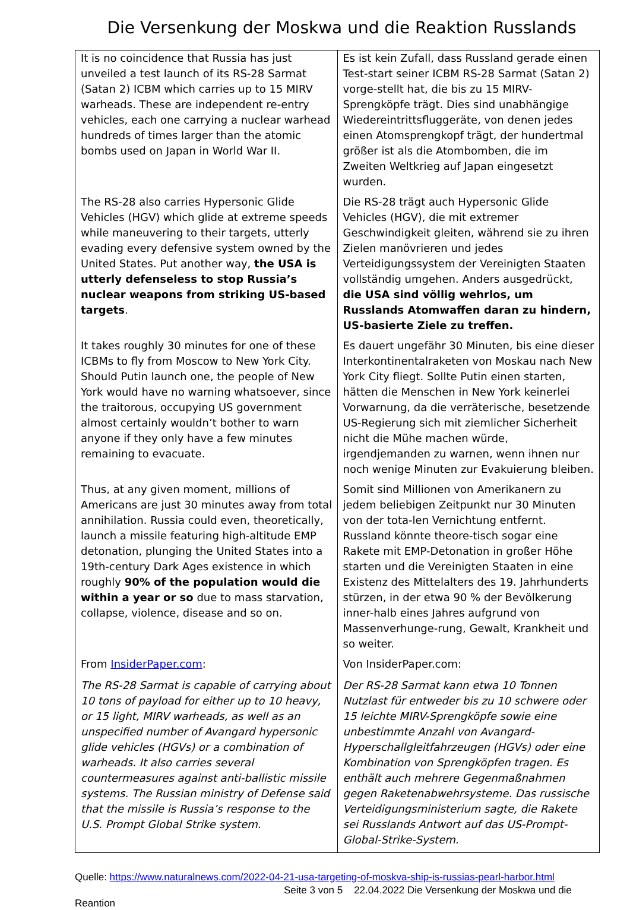Die Versenkung der Moskwa und die Reaktion Russlands
| It is no coincidence that Russia has just unveiled a test launch of its RS-28 Sarmat (Satan 2) ICBM which carries up to 15 MIRV warheads. These are independent re-entry vehicles, each one carrying a nuclear warhead hundreds of times larger than the atomic bombs used on Japan in World War II. | Es ist kein Zufall, dass Russland gerade einen Test-start seiner ICBM RS-28 Sarmat (Satan 2) vorge-stellt hat, die bis zu 15 MIRV-Sprengköpfe trägt. Dies sind unabhängige Wiedereintrittsfluggeräte, von denen jedes einen Atomsprengkopf trägt, der hundertmal größer ist als die Atombomben, die im Zweiten Weltkrieg auf Japan eingesetzt wurden. |
| The RS-28 also carries Hypersonic Glide Vehicles (HGV) which glide at extreme speeds while maneuvering to their targets, utterly evading every defensive system owned by the United States. Put another way, the USA is utterly defenseless to stop Russia’s nuclear weapons from striking US-based targets . | Die RS-28 trägt auch Hypersonic Glide Vehicles (HGV), die mit extremer Geschwindigkeit gleiten, während sie zu ihren Zielen manövrieren und jedes Verteidigungssystem der Vereinigten Staaten vollständig umgehen. Anders ausgedrückt, die USA sind völlig wehrlos, um Russlands Atomwaffen daran zu hindern, US-basierte Ziele zu treffen. |
| It takes roughly 30 minutes for one of these ICBMs to fly from Moscow to New York City. Should Putin launch one, the people of New York would have no warning whatsoever, since the traitorous, occupying US government almost certainly wouldn’t bother to warn anyone if they only have a few minutes remaining to evacuate. | Es dauert ungefähr 30 Minuten, bis eine dieser Interkontinentalraketen von Moskau nach New York City fliegt. Sollte Putin einen starten, hätten die Menschen in New York keinerlei Vorwarnung, da die verräterische, besetzende US-Regierung sich mit ziemlicher Sicherheit nicht die Mühe machen würde, irgendjemanden zu warnen, wenn ihnen nur noch wenige Minuten zur Evakuierung bleiben. |
| Thus, at any given moment, millions of Americans are just 30 minutes away from total annihilation. Russia could even, theoretically, launch a missile featuring high-altitude EMP detonation, plunging the United States into a 19th-century Dark Ages existence in which roughly 90% of the population would die within a year or so due to mass starvation, collapse, violence, disease and so on. | Somit sind Millionen von Amerikanern zu jedem beliebigen Zeitpunkt nur 30 Minuten von der tota-len Vernichtung entfernt. Russland könnte theore-tisch sogar eine Rakete mit EMP-Detonation in großer Höhe starten und die Vereinigten Staaten in eine Existenz des Mittelalters des 19. Jahrhunderts stürzen, in der etwa 90 % der Bevölkerung inner-halb eines Jahres aufgrund von Massenverhunge-rung, Gewalt, Krankheit und so weiter. |
| From InsiderPaper.com : The RS-28 Sarmat is capable of carrying about 10 tons of payload for either up to 10 heavy, or 15 light, MIRV warheads, as well as an unspecified number of Avangard hypersonic glide vehicles (HGVs) or a combination of warheads. It also carries several countermeasures against anti-ballistic missile systems. The Russian ministry of Defense said that the missile is Russia’s response to the U.S. Prompt Global Strike system. | Von InsiderPaper.com: Der RS-28 Sarmat kann etwa 10 Tonnen Nutzlast für entweder bis zu 10 schwere oder 15 leichte MIRV-Sprengköpfe sowie eine unbestimmte Anzahl von Avangard-Hyperschallgleitfahrzeugen (HGVs) oder eine Kombination von Sprengköpfen tragen. Es enthält auch mehrere Gegenmaßnahmen gegen Raketenabwehrsysteme. Das russische Verteidigungsministerium sagte, die Rakete sei Russlands Antwort auf das US-Prompt-Global-Strike-System. |
Quelle: https://www.naturalnews.com/2022-04-21-usa-targeting-of-moskva-ship-is-russias-pearl-harbor.html
Seite 3 von 5 22.04.2022 Die Versenkung der Moskwa und die
Reantion